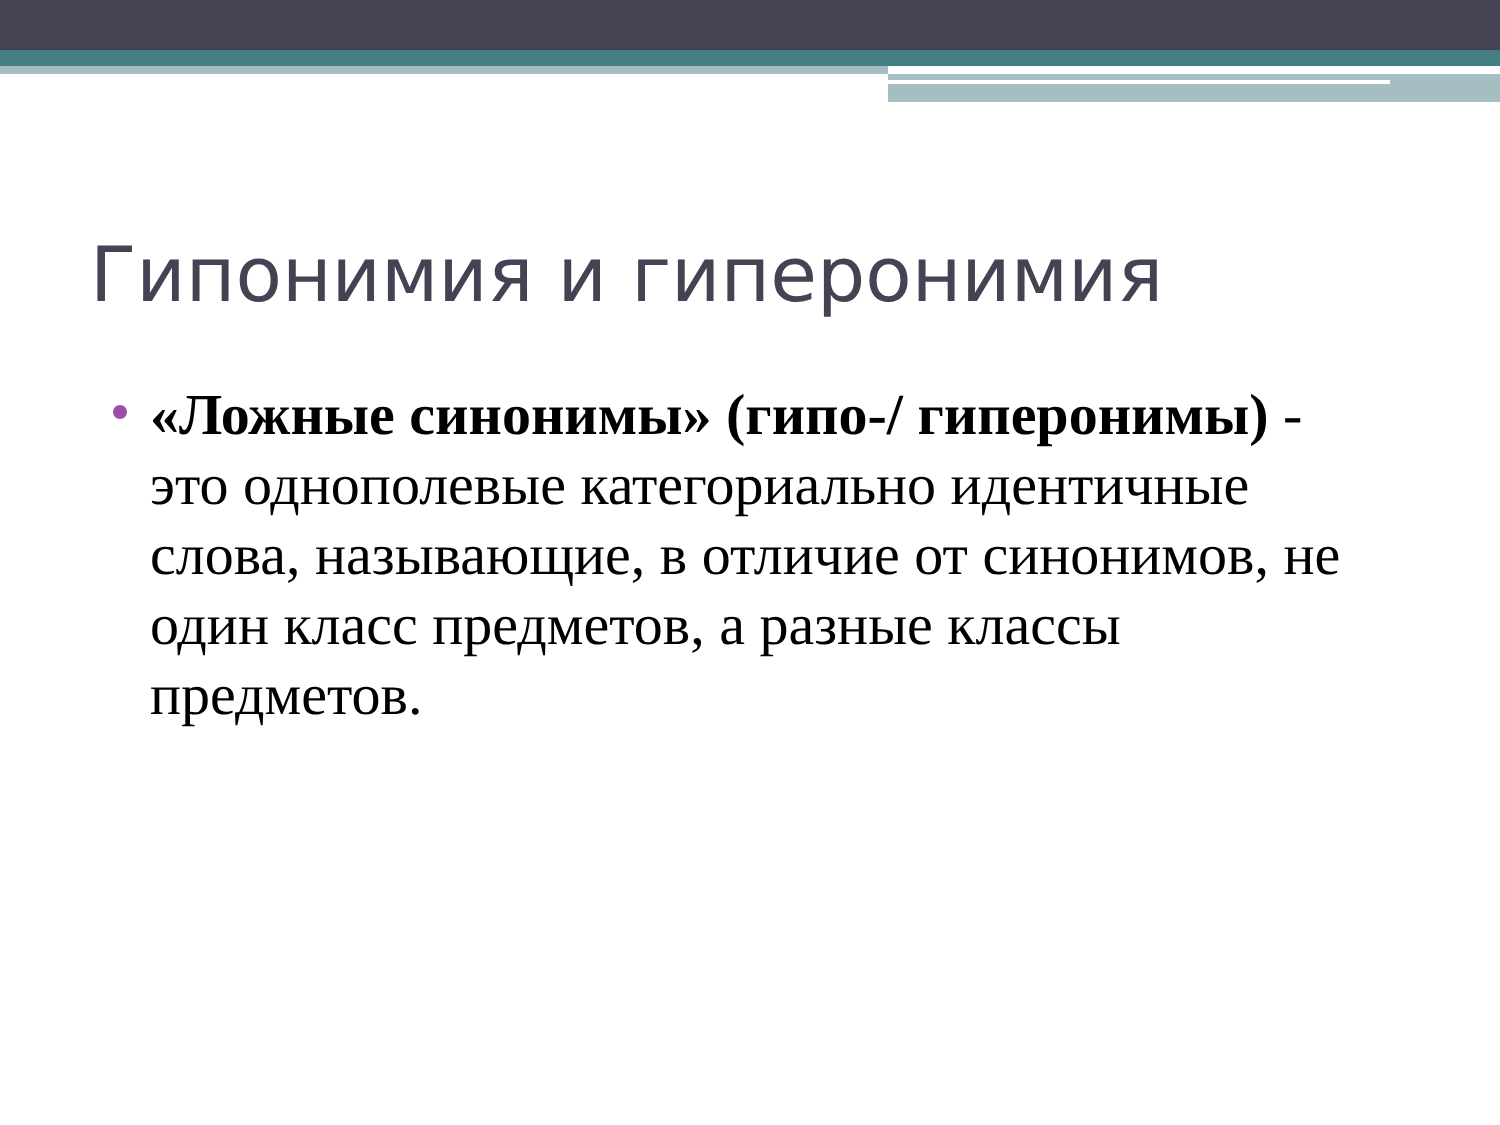Гипонимия и гиперонимия
«Ложные синонимы» (гипо-/ гиперонимы) - это однополевые категориально идентичные слова, называющие, в отличие от синонимов, не один класс предметов, а разные классы предметов.